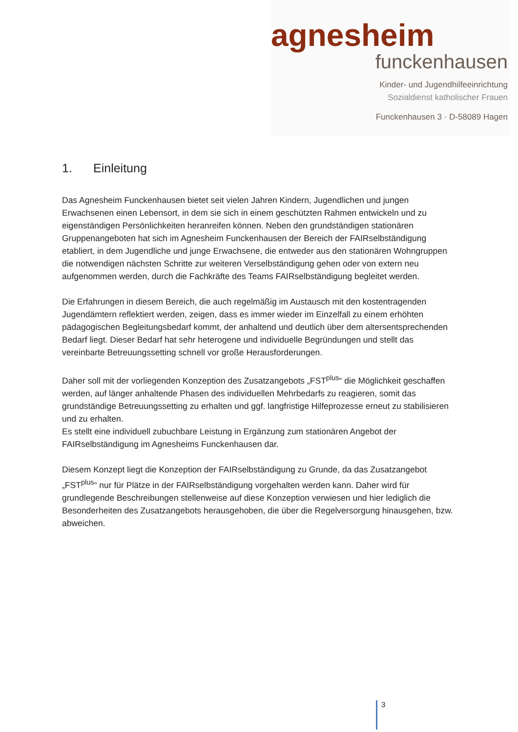agnesheim
funckenhausen
Kinder- und Jugendhilfeeinrichtung
Sozialdienst katholischer Frauen
Funckenhausen 3 · D-58089 Hagen
1. Einleitung
Das Agnesheim Funckenhausen bietet seit vielen Jahren Kindern, Jugendlichen und jungen Erwachsenen einen Lebensort, in dem sie sich in einem geschützten Rahmen entwickeln und zu eigenständigen Persönlichkeiten heranreifen können. Neben den grundständigen stationären Gruppenangeboten hat sich im Agnesheim Funckenhausen der Bereich der FAIRselbständigung etabliert, in dem Jugendliche und junge Erwachsene, die entweder aus den stationären Wohngruppen die notwendigen nächsten Schritte zur weiteren Verselbständigung gehen oder von extern neu aufgenommen werden, durch die Fachkräfte des Teams FAIRselbständigung begleitet werden.
Die Erfahrungen in diesem Bereich, die auch regelmäßig im Austausch mit den kostentragenden Jugendämtern reflektiert werden, zeigen, dass es immer wieder im Einzelfall zu einem erhöhten pädagogischen Begleitungsbedarf kommt, der anhaltend und deutlich über dem altersentsprechenden Bedarf liegt. Dieser Bedarf hat sehr heterogene und individuelle Begründungen und stellt das vereinbarte Betreuungssetting schnell vor große Herausforderungen.
Daher soll mit der vorliegenden Konzeption des Zusatzangebots „FST<sup>plus</sup>“ die Möglichkeit geschaffen werden, auf länger anhaltende Phasen des individuellen Mehrbedarfs zu reagieren, somit das grundständige Betreuungssetting zu erhalten und ggf. langfristige Hilfeprozesse erneut zu stabilisieren und zu erhalten.
Es stellt eine individuell zubuchbare Leistung in Ergänzung zum stationären Angebot der FAIRselbständigung im Agnesheims Funckenhausen dar.
Diesem Konzept liegt die Konzeption der FAIRselbständigung zu Grunde, da das Zusatzangebot „FST<sup>plus</sup>“ nur für Plätze in der FAIRselbständigung vorgehalten werden kann. Daher wird für grundlegende Beschreibungen stellenweise auf diese Konzeption verwiesen und hier lediglich die Besonderheiten des Zusatzangebots herausgehoben, die über die Regelversorgung hinausgehen, bzw. abweichen.
3